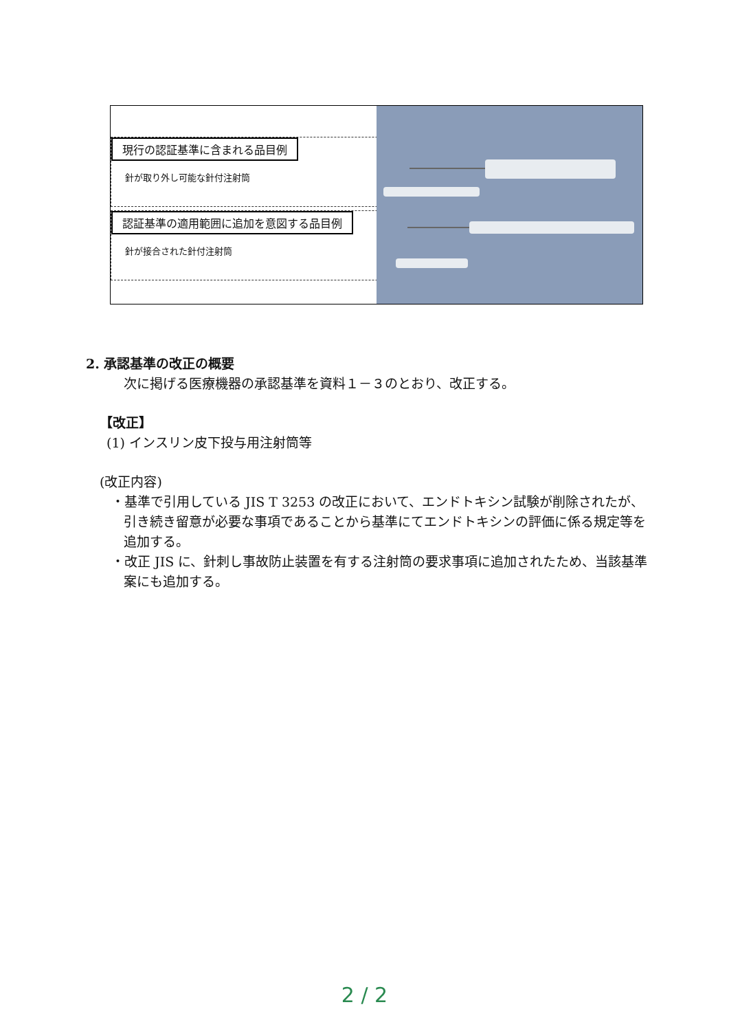現行の認証基準に含まれる品目例
針が取り外し可能な針付注射筒
認証基準の適用範囲に追加を意図する品目例
針が接合された針付注射筒
2. 承認基準の改正の概要
次に掲げる医療機器の承認基準を資料１－３のとおり、改正する。
【改正】
(1) インスリン皮下投与用注射筒等
(改正内容)
・基準で引用している JIS T 3253 の改正において、エンドトキシン試験が削除されたが、引き続き留意が必要な事項であることから基準にてエンドトキシンの評価に係る規定等を追加する。
・改正 JIS に、針刺し事故防止装置を有する注射筒の要求事項に追加されたため、当該基準案にも追加する。
2 / 2